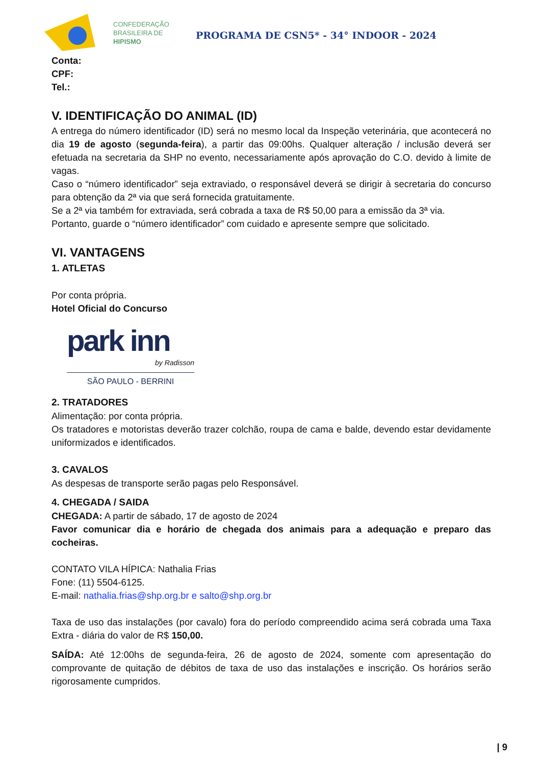CONFEDERAÇÃO
BRASILEIRA DE
HIPISMO
PROGRAMA DE CSN5* - 34° INDOOR - 2024
Conta:
CPF:
Tel.:
V. IDENTIFICAÇÃO DO ANIMAL (ID)
A entrega do número identificador (ID) será no mesmo local da Inspeção veterinária, que acontecerá no dia 19 de agosto (segunda-feira), a partir das 09:00hs. Qualquer alteração / inclusão deverá ser efetuada na secretaria da SHP no evento, necessariamente após aprovação do C.O. devido à limite de vagas.
Caso o “número identificador” seja extraviado, o responsável deverá se dirigir à secretaria do concurso para obtenção da 2ª via que será fornecida gratuitamente.
Se a 2ª via também for extraviada, será cobrada a taxa de R$ 50,00 para a emissão da 3ª via.
Portanto, guarde o “número identificador” com cuidado e apresente sempre que solicitado.
VI. VANTAGENS
1. ATLETAS
Por conta própria.
Hotel Oficial do Concurso
park inn
by Radisson
SÃO PAULO - BERRINI
2. TRATADORES
Alimentação: por conta própria.
Os tratadores e motoristas deverão trazer colchão, roupa de cama e balde, devendo estar devidamente uniformizados e identificados.
3. CAVALOS
As despesas de transporte serão pagas pelo Responsável.
4. CHEGADA / SAIDA
CHEGADA: A partir de sábado, 17 de agosto de 2024
Favor comunicar dia e horário de chegada dos animais para a adequação e preparo das cocheiras.
CONTATO VILA HÍPICA: Nathalia Frias
Fone: (11) 5504-6125.
E-mail: nathalia.frias@shp.org.br e salto@shp.org.br
Taxa de uso das instalações (por cavalo) fora do período compreendido acima será cobrada uma Taxa Extra - diária do valor de R$ 150,00.
SAÍDA: Até 12:00hs de segunda-feira, 26 de agosto de 2024, somente com apresentação do comprovante de quitação de débitos de taxa de uso das instalações e inscrição. Os horários serão rigorosamente cumpridos.
| 9